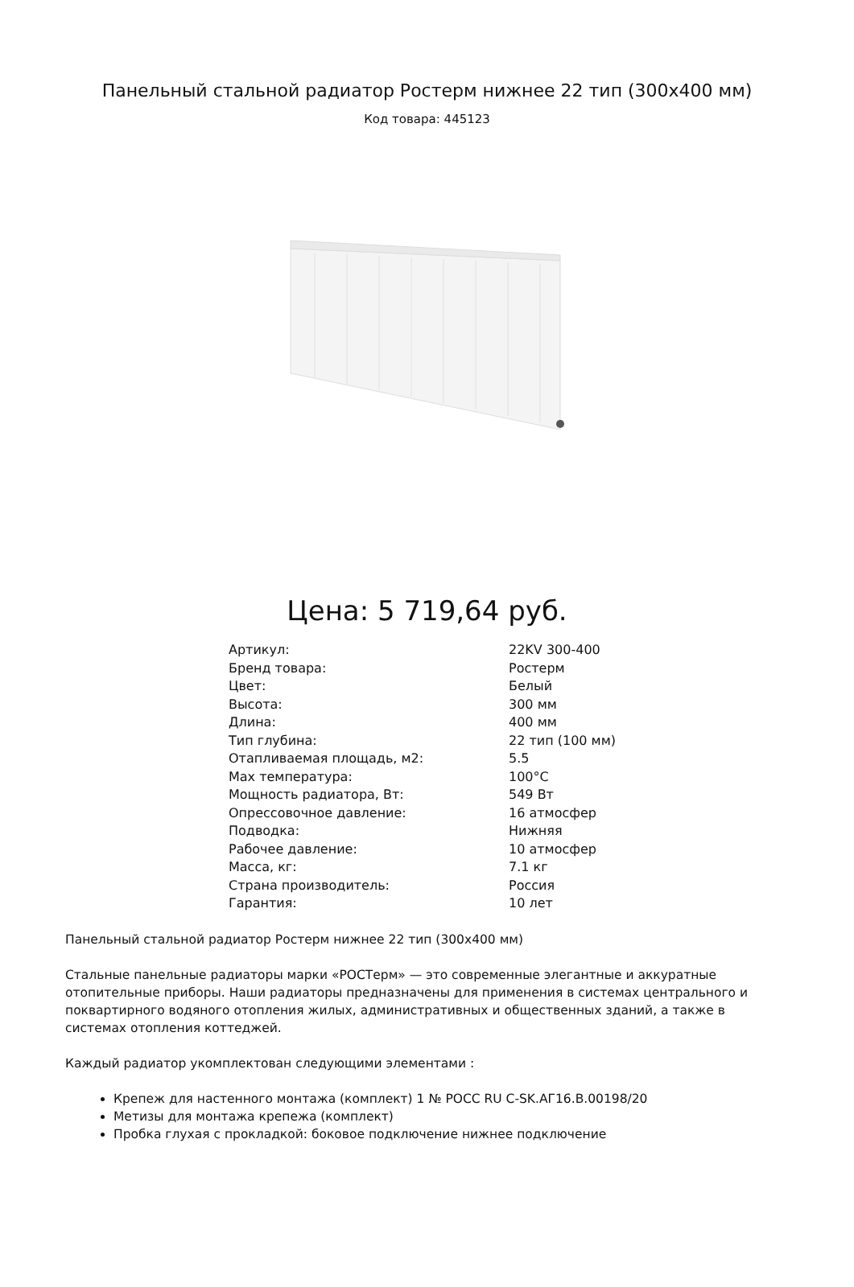Панельный стальной радиатор Ростерм нижнее 22 тип (300x400 мм)
Код товара: 445123
Цена: 5 719,64 руб.
| Артикул: | 22KV 300-400 |
| Бренд товара: | Ростерм |
| Цвет: | Белый |
| Высота: | 300 мм |
| Длина: | 400 мм |
| Тип глубина: | 22 тип (100 мм) |
| Отапливаемая площадь, м2: | 5.5 |
| Max температура: | 100°C |
| Мощность радиатора, Вт: | 549 Вт |
| Опрессовочное давление: | 16 атмосфер |
| Подводка: | Нижняя |
| Рабочее давление: | 10 атмосфер |
| Масса, кг: | 7.1 кг |
| Страна производитель: | Россия |
| Гарантия: | 10 лет |
Панельный стальной радиатор Ростерм нижнее 22 тип (300x400 мм)
Стальные панельные радиаторы марки «РОСТерм» — это современные элегантные и аккуратные отопительные приборы. Наши радиаторы предназначены для применения в системах центрального и поквартирного водяного отопления жилых, административных и общественных зданий, а также в системах отопления коттеджей.
Каждый радиатор укомплектован следующими элементами :
Крепеж для настенного монтажа (комплект) 1 № РОСС RU C-SK.АГ16.В.00198/20
Метизы для монтажа крепежа (комплект)
Пробка глухая с прокладкой: боковое подключение нижнее подключение